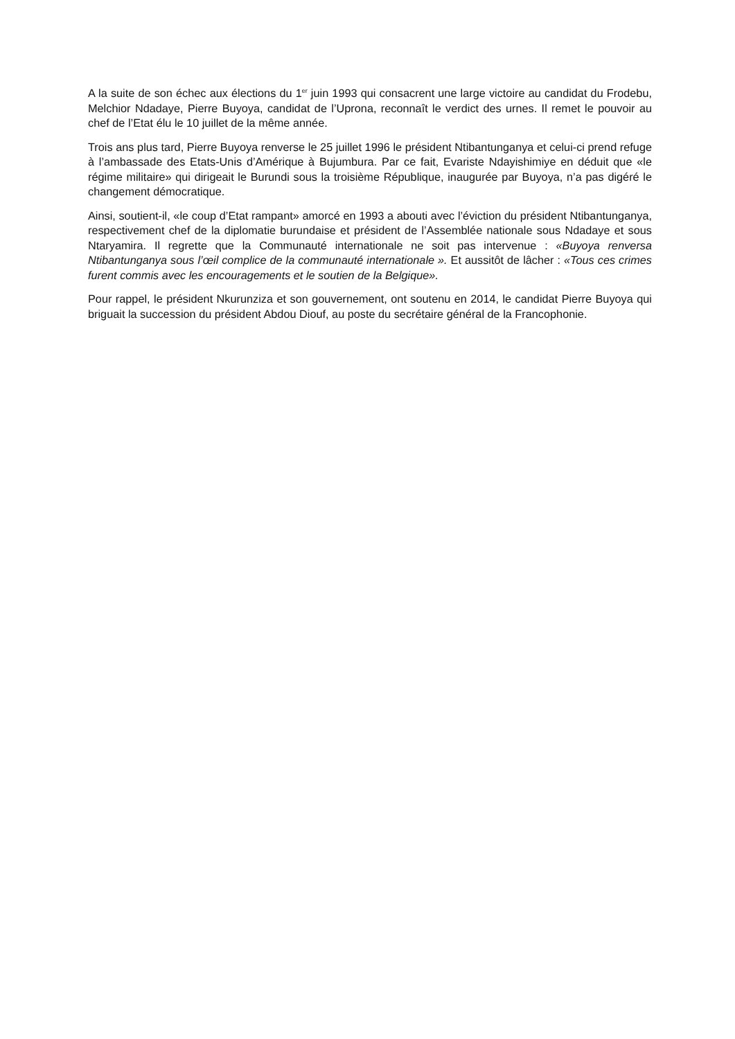A la suite de son échec aux élections du 1<sup>er</sup> juin 1993 qui consacrent une large victoire au candidat du Frodebu, Melchior Ndadaye, Pierre Buyoya, candidat de l’Uprona, reconnaît le verdict des urnes. Il remet le pouvoir au chef de l’Etat élu le 10 juillet de la même année.
Trois ans plus tard, Pierre Buyoya renverse le 25 juillet 1996 le président Ntibantunganya et celui-ci prend refuge à l’ambassade des Etats-Unis d’Amérique à Bujumbura. Par ce fait, Evariste Ndayishimiye en déduit que «le régime militaire» qui dirigeait le Burundi sous la troisième République, inaugurée par Buyoya, n’a pas digéré le changement démocratique.
Ainsi, soutient-il, «le coup d’Etat rampant» amorcé en 1993 a abouti avec l’éviction du président Ntibantunganya, respectivement chef de la diplomatie burundaise et président de l’Assemblée nationale sous Ndadaye et sous Ntaryamira. Il regrette que la Communauté internationale ne soit pas intervenue : «Buyoya renversa Ntibantunganya sous l’œil complice de la communauté internationale ». Et aussitôt de lâcher : «Tous ces crimes furent commis avec les encouragements et le soutien de la Belgique».
Pour rappel, le président Nkurunziza et son gouvernement, ont soutenu en 2014, le candidat Pierre Buyoya qui briguait la succession du président Abdou Diouf, au poste du secrétaire général de la Francophonie.